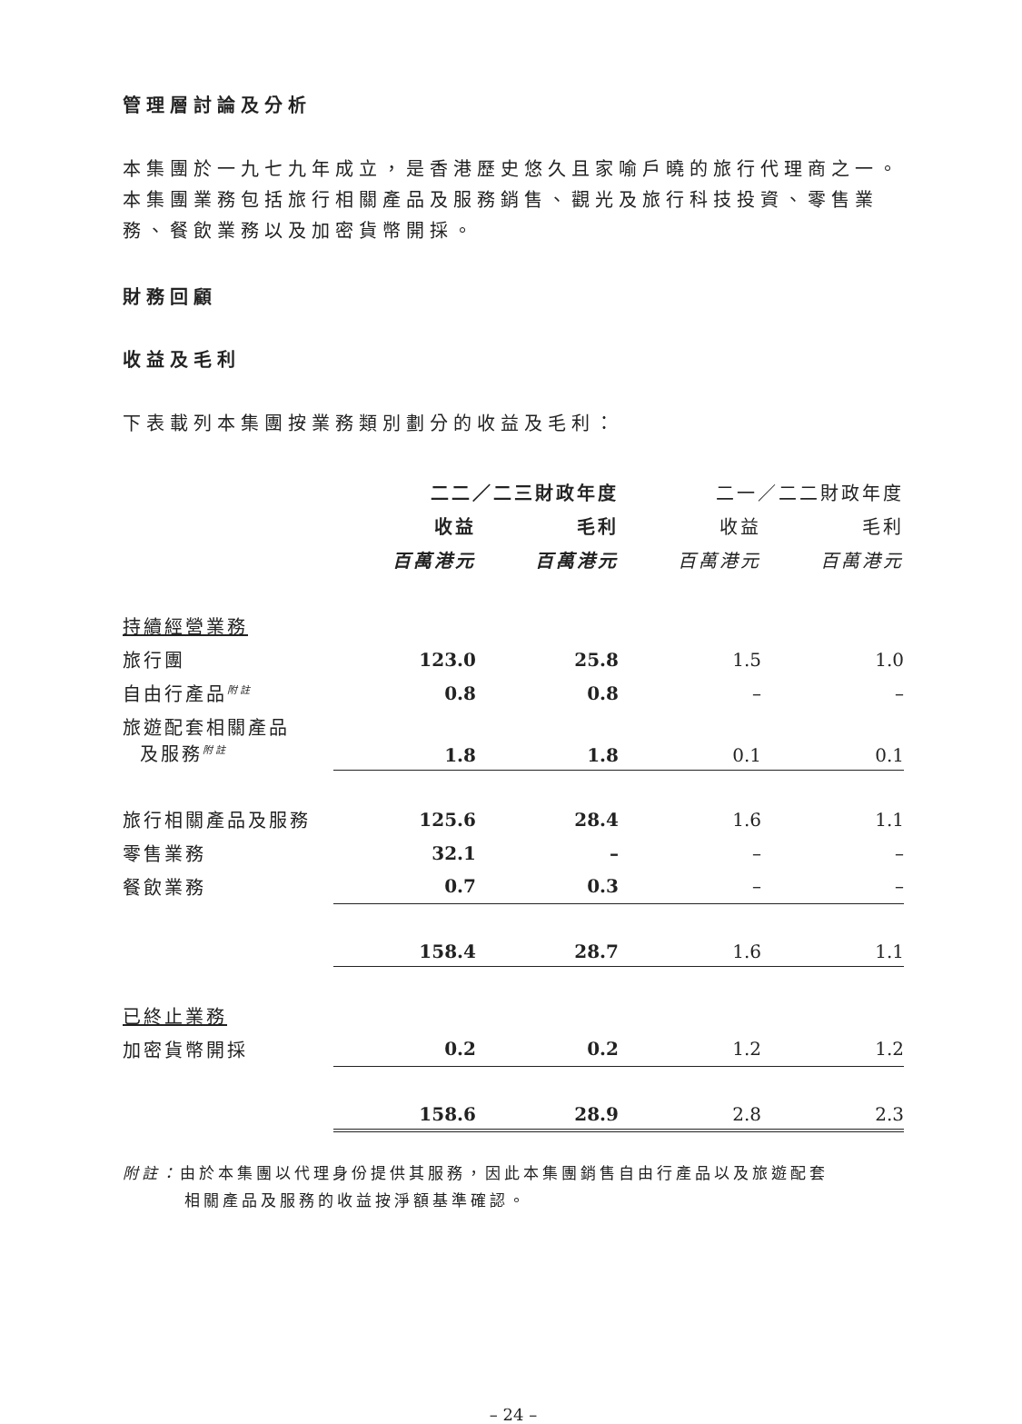管理層討論及分析
本集團於一九七九年成立，是香港歷史悠久且家喻戶曉的旅行代理商之一。本集團業務包括旅行相關產品及服務銷售、觀光及旅行科技投資、零售業務、餐飲業務以及加密貨幣開採。
財務回顧
收益及毛利
下表載列本集團按業務類別劃分的收益及毛利：
| | 二二／二三財政年度 | | 二一／二二財政年度 | |
| --- | --- | --- | --- | --- |
| | 收益 | 毛利 | 收益 | 毛利 |
| | 百萬港元 | 百萬港元 | 百萬港元 | 百萬港元 |
| 持續經營業務 | | | | |
| 旅行團 | 123.0 | 25.8 | 1.5 | 1.0 |
| 自由行產品<sup>附註</sup> | 0.8 | 0.8 | – | – |
| 旅遊配套相關產品 及服務<sup>附註</sup> | 1.8 | 1.8 | 0.1 | 0.1 |
| 旅行相關產品及服務 | 125.6 | 28.4 | 1.6 | 1.1 |
| 零售業務 | 32.1 | – | – | – |
| 餐飲業務 | 0.7 | 0.3 | – | – |
| | 158.4 | 28.7 | 1.6 | 1.1 |
| 已終止業務 | | | | |
| 加密貨幣開採 | 0.2 | 0.2 | 1.2 | 1.2 |
| | 158.6 | 28.9 | 2.8 | 2.3 |
附註：由於本集團以代理身份提供其服務，因此本集團銷售自由行產品以及旅遊配套
相關產品及服務的收益按淨額基準確認。
– 24 –